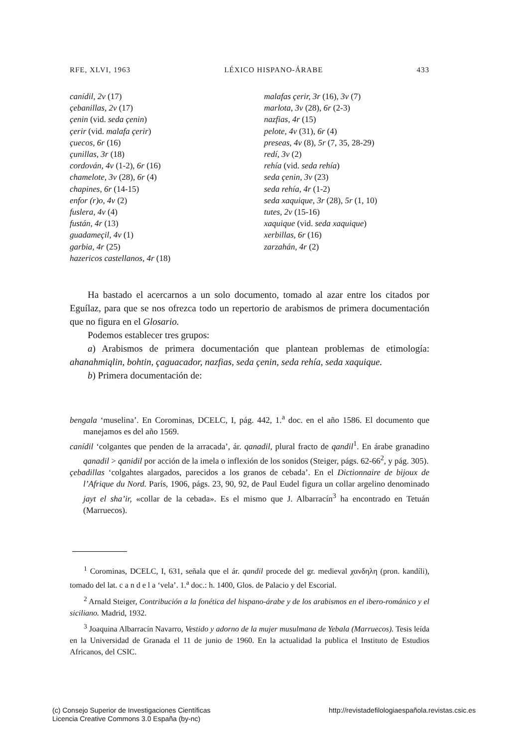RFE, XLVI, 1963 LÉXICO HISPANO-ÁRABE 433
canídil, 2v (17)
çebanillas, 2v (17)
çenin (vid. seda çenin)
çerir (vid. malafa çerir)
çuecos, 6r (16)
çunillas, 3r (18)
cordován, 4v (1-2), 6r (16)
chamelote, 3v (28), 6r (4)
chapines, 6r (14-15)
enfor (r)o, 4v (2)
fuslera, 4v (4)
fustán, 4r (13)
guadameçil, 4v (1)
garbia, 4r (25)
hazericos castellanos, 4r (18)
malafas çerir, 3r (16), 3v (7)
marlota, 3v (28), 6r (2-3)
nazfias, 4r (15)
pelote, 4v (31), 6r (4)
preseas, 4v (8), 5r (7, 35, 28-29)
redí, 3v (2)
rehía (vid. seda rehía)
seda çenin, 3v (23)
seda rehía, 4r (1-2)
seda xaquique, 3r (28), 5r (1, 10)
tutes, 2v (15-16)
xaquique (vid. seda xaquique)
xerbillas, 6r (16)
zarzahán, 4r (2)
Ha bastado el acercarnos a un solo documento, tomado al azar entre los citados por Eguílaz, para que se nos ofrezca todo un repertorio de arabismos de primera documentación que no figura en el Glosario.
Podemos establecer tres grupos:
a) Arabismos de primera documentación que plantean problemas de etimología: ahanahmiqlin, bohtin, çaguacador, nazfias, seda çenin, seda rehía, seda xaquique.
b) Primera documentación de:
bengala ‘muselina’. En Corominas, DCELC, I, pág. 442, 1.<sup>a</sup> doc. en el año 1586. El documento que manejamos es del año 1569.
canídil ‘colgantes que penden de la arracada’, ár. qanadil, plural fracto de qandil<sup>1</sup>. En árabe granadino qanadil > qanidil por acción de la imela o inflexión de los sonidos (Steiger, págs. 62-66<sup>2</sup>, y pág. 305).
çebadillas ‘colgahtes alargados, parecidos a los granos de cebada’. En el Dictionnaire de bijoux de l’Afrique du Nord. París, 1906, págs. 23, 90, 92, de Paul Eudel figura un collar argelino denominado jayt el sha’ir, «collar de la cebada». Es el mismo que J. Albarracín<sup>3</sup> ha encontrado en Tetuán (Marruecos).
<sup>1</sup> Corominas, DCELC, I, 631, señala que el ár. qandil procede del gr. medieval χανδηλη (pron. kandíli), tomado del lat. c a n d e l a ‘vela’. 1.<sup>a</sup> doc.: h. 1400, Glos. de Palacio y del Escorial.
<sup>2</sup> Arnald Steiger, Contribución a la fonética del hispano-árabe y de los arabismos en el ibero-románico y el siciliano. Madrid, 1932.
<sup>3</sup> Joaquina Albarracín Navarro, Vestido y adorno de la mujer musulmana de Yebala (Marruecos). Tesis leída en la Universidad de Granada el 11 de junio de 1960. En la actualidad la publica el Instituto de Estudios Africanos, del CSIC.
(c) Consejo Superior de Investigaciones Científicas
Licencia Creative Commons 3.0 España (by-nc)
http://revistadefilologiaespañola.revistas.csic.es